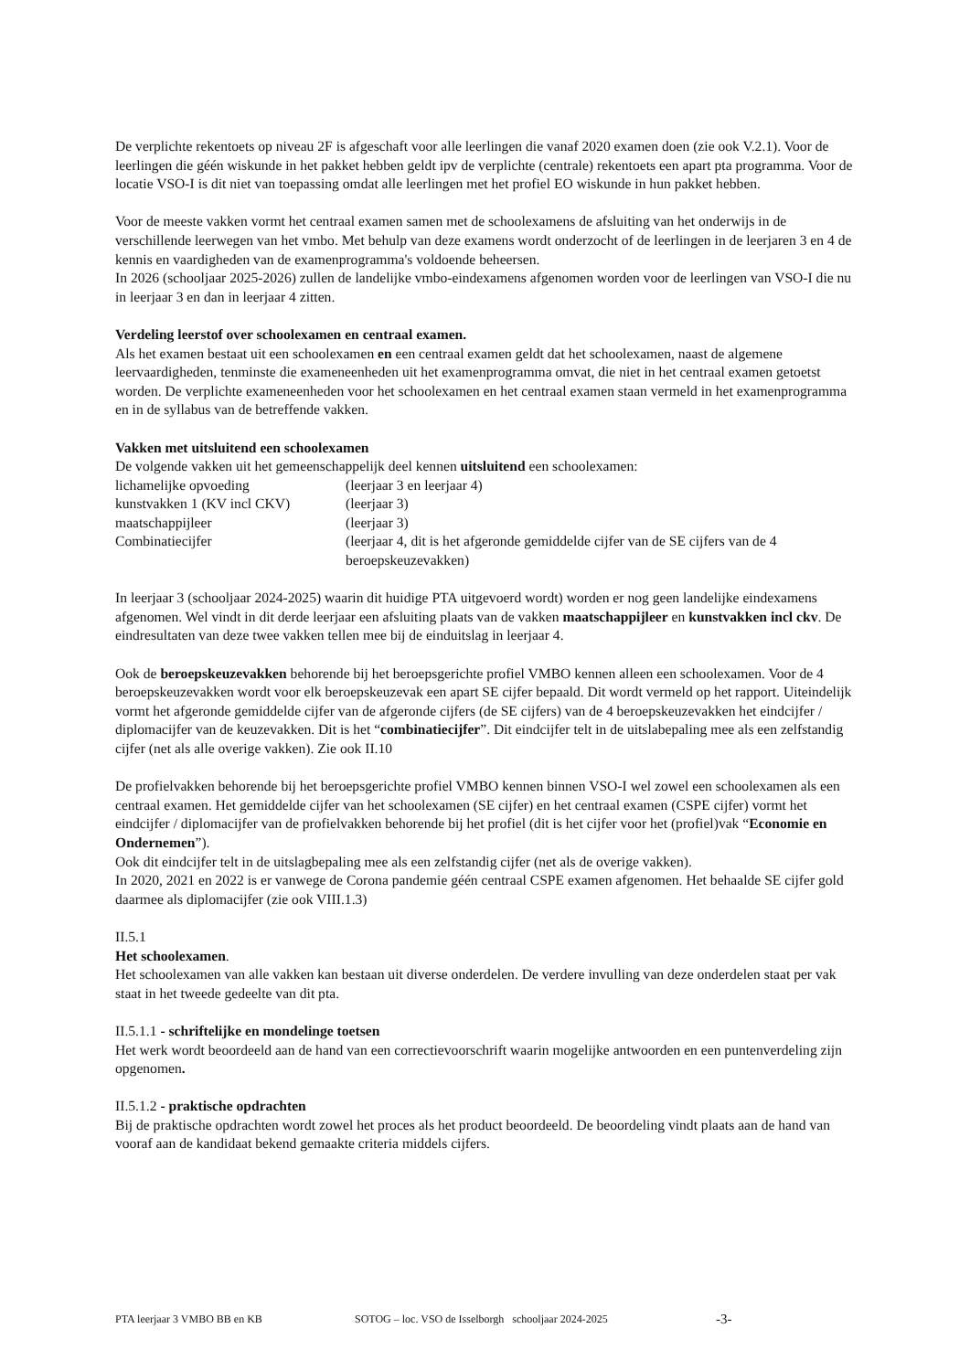De verplichte rekentoets op niveau 2F is afgeschaft voor alle leerlingen die vanaf 2020 examen doen (zie ook V.2.1). Voor de leerlingen die géén wiskunde in het pakket hebben geldt ipv de verplichte (centrale) rekentoets een apart pta programma. Voor de locatie VSO-I is dit niet van toepassing omdat alle leerlingen met het profiel EO wiskunde in hun pakket hebben.
Voor de meeste vakken vormt het centraal examen samen met de schoolexamens de afsluiting van het onderwijs in de verschillende leerwegen van het vmbo. Met behulp van deze examens wordt onderzocht of de leerlingen in de leerjaren 3 en 4 de kennis en vaardigheden van de examenprogramma's voldoende beheersen.
In 2026 (schooljaar 2025-2026) zullen de landelijke vmbo-eindexamens afgenomen worden voor de leerlingen van VSO-I die nu in leerjaar 3 en dan in leerjaar 4 zitten.
Verdeling leerstof over schoolexamen en centraal examen.
Als het examen bestaat uit een schoolexamen en een centraal examen geldt dat het schoolexamen, naast de algemene leervaardigheden, tenminste die exameneenheden uit het examenprogramma omvat, die niet in het centraal examen getoetst worden. De verplichte exameneenheden voor het schoolexamen en het centraal examen staan vermeld in het examenprogramma en in de syllabus van de betreffende vakken.
Vakken met uitsluitend een schoolexamen
De volgende vakken uit het gemeenschappelijk deel kennen uitsluitend een schoolexamen:
lichamelijke opvoeding (leerjaar 3 en leerjaar 4)
kunstvakken 1 (KV incl CKV) (leerjaar 3)
maatschappijleer (leerjaar 3)
Combinatiecijfer (leerjaar 4, dit is het afgeronde gemiddelde cijfer van de SE cijfers van de 4 beroepskeuzevakken)
In leerjaar 3 (schooljaar 2024-2025) waarin dit huidige PTA uitgevoerd wordt) worden er nog geen landelijke eindexamens afgenomen. Wel vindt in dit derde leerjaar een afsluiting plaats van de vakken maatschappijleer en kunstvakken incl ckv. De eindresultaten van deze twee vakken tellen mee bij de einduitslag in leerjaar 4.
Ook de beroepskeuzevakken behorende bij het beroepsgerichte profiel VMBO kennen alleen een schoolexamen. Voor de 4 beroepskeuzevakken wordt voor elk beroepskeuzevak een apart SE cijfer bepaald. Dit wordt vermeld op het rapport. Uiteindelijk vormt het afgeronde gemiddelde cijfer van de afgeronde cijfers (de SE cijfers) van de 4 beroepskeuzevakken het eindcijfer / diplomacijfer van de keuzevakken. Dit is het “combinatiecijfer”. Dit eindcijfer telt in de uitslabepaling mee als een zelfstandig cijfer (net als alle overige vakken). Zie ook II.10
De profielvakken behorende bij het beroepsgerichte profiel VMBO kennen binnen VSO-I wel zowel een schoolexamen als een centraal examen. Het gemiddelde cijfer van het schoolexamen (SE cijfer) en het centraal examen (CSPE cijfer) vormt het eindcijfer / diplomacijfer van de profielvakken behorende bij het profiel (dit is het cijfer voor het (profiel)vak “Economie en Ondernemen”).
Ook dit eindcijfer telt in de uitslagbepaling mee als een zelfstandig cijfer (net als de overige vakken).
In 2020, 2021 en 2022 is er vanwege de Corona pandemie géén centraal CSPE examen afgenomen. Het behaalde SE cijfer gold daarmee als diplomacijfer (zie ook VIII.1.3)
II.5.1
Het schoolexamen.
Het schoolexamen van alle vakken kan bestaan uit diverse onderdelen. De verdere invulling van deze onderdelen staat per vak staat in het tweede gedeelte van dit pta.
II.5.1.1 - schriftelijke en mondelinge toetsen
Het werk wordt beoordeeld aan de hand van een correctievoorschrift waarin mogelijke antwoorden en een puntenverdeling zijn opgenomen.
II.5.1.2 - praktische opdrachten
Bij de praktische opdrachten wordt zowel het proces als het product beoordeeld. De beoordeling vindt plaats aan de hand van vooraf aan de kandidaat bekend gemaakte criteria middels cijfers.
PTA leerjaar 3 VMBO BB en KB SOTOG – loc. VSO de Isselborgh schooljaar 2024-2025 -3-